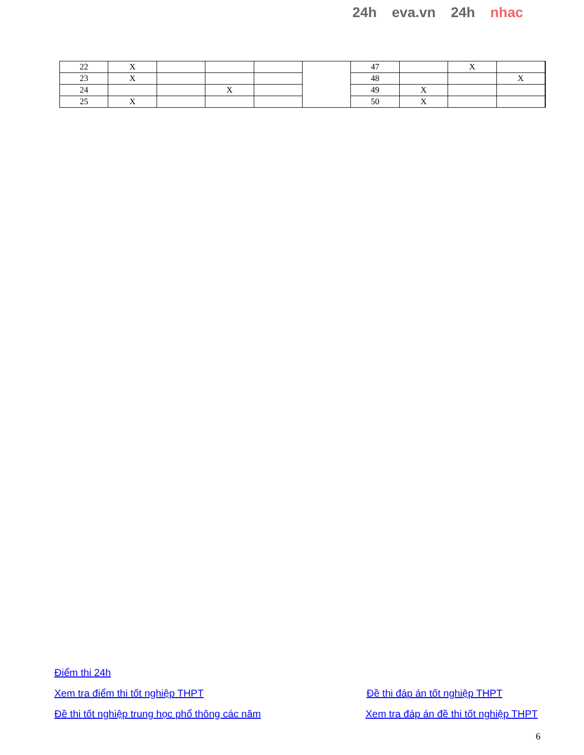24h eva.vn 24h nhac
| 22 | X | | | | | 47 | | X | | |
| 23 | X | | | | | 48 | | | X | |
| 24 | | | X | | | 49 | X | | | |
| 25 | X | | | | | 50 | X | | | |
Điểm thi 24h
Xem tra điểm thi tốt nghiệp THPT Đề thi đáp án tốt nghiệp THPT
Đề thi tốt nghiệp trung học phổ thông các năm Xem tra đáp án đề thi tốt nghiệp THPT
6